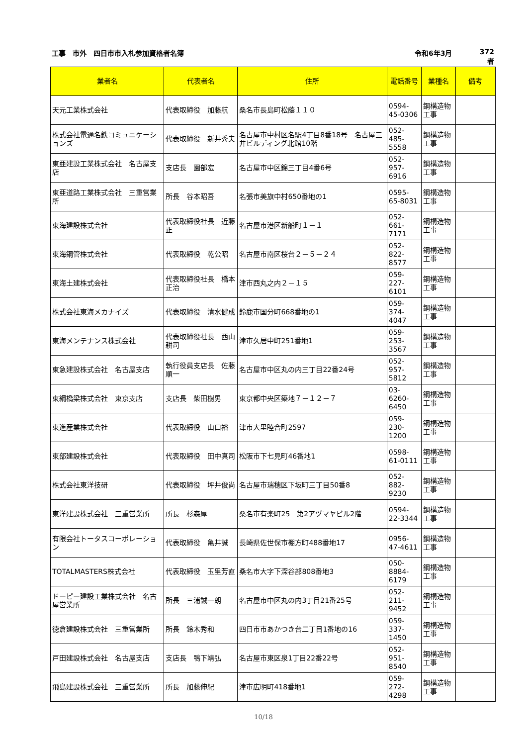工事　市外　四日市市入札参加資格者名簿 令和6年3月 372者
| 業者名 | 代表者名 | 住所 | 電話番号 | 業種名 | 備考 |
| --- | --- | --- | --- | --- | --- |
| 天元工業株式会社 | 代表取締役 加藤航 | 桑名市長島町松蔭１１０ | 0594-45-0306 | 鋼構造物工事 | |
| 株式会社電通名鉄コミュニケーションズ | 代表取締役 新井秀夫 | 名古屋市中村区名駅4丁目8番18号 名古屋三井ビルディング北館10階 | 052-485-5558 | 鋼構造物工事 | |
| 東亜建設工業株式会社 名古屋支店 | 支店長 園部宏 | 名古屋市中区錦三丁目4番6号 | 052-957-6916 | 鋼構造物工事 | |
| 東亜道路工業株式会社 三重営業所 | 所長 谷本昭吾 | 名張市美旗中村650番地の1 | 0595-65-8031 | 鋼構造物工事 | |
| 東海建設株式会社 | 代表取締役社長 近藤正 | 名古屋市港区新船町１－１ | 052-661-7171 | 鋼構造物工事 | |
| 東海鋼管株式会社 | 代表取締役 乾公昭 | 名古屋市南区桜台２－５－２４ | 052-822-8577 | 鋼構造物工事 | |
| 東海土建株式会社 | 代表取締役社長 橋本正治 | 津市西丸之内２－１５ | 059-227-6101 | 鋼構造物工事 | |
| 株式会社東海メカナイズ | 代表取締役 清水健成 | 鈴鹿市国分町668番地の1 | 059-374-4047 | 鋼構造物工事 | |
| 東海メンテナンス株式会社 | 代表取締役社長 西山耕司 | 津市久居中町251番地1 | 059-253-3567 | 鋼構造物工事 | |
| 東急建設株式会社 名古屋支店 | 執行役員支店長 佐藤順一 | 名古屋市中区丸の内三丁目22番24号 | 052-957-5812 | 鋼構造物工事 | |
| 東綱橋梁株式会社 東京支店 | 支店長 柴田樹男 | 東京都中央区築地７－１２－７ | 03-6260-6450 | 鋼構造物工事 | |
| 東進産業株式会社 | 代表取締役 山口裕 | 津市大里睦合町2597 | 059-230-1200 | 鋼構造物工事 | |
| 東部建設株式会社 | 代表取締役 田中真司 | 松阪市下七見町46番地1 | 0598-61-0111 | 鋼構造物工事 | |
| 株式会社東洋技研 | 代表取締役 坪井俊尚 | 名古屋市瑞穂区下坂町三丁目50番8 | 052-882-9230 | 鋼構造物工事 | |
| 東洋建設株式会社 三重営業所 | 所長 杉森厚 | 桑名市有楽町25 第2アヅマヤビル2階 | 0594-22-3344 | 鋼構造物工事 | |
| 有限会社トータスコーポレーション | 代表取締役 亀井誠 | 長崎県佐世保市棚方町488番地17 | 0956-47-4611 | 鋼構造物工事 | |
| TOTALMASTERS株式会社 | 代表取締役 玉里芳直 | 桑名市大字下深谷部808番地3 | 050-8884-6179 | 鋼構造物工事 | |
| ドーピー建設工業株式会社 名古屋営業所 | 所長 三浦誠一朗 | 名古屋市中区丸の内3丁目21番25号 | 052-211-9452 | 鋼構造物工事 | |
| 徳倉建設株式会社 三重営業所 | 所長 鈴木秀和 | 四日市市あかつき台二丁目1番地の16 | 059-337-1450 | 鋼構造物工事 | |
| 戸田建設株式会社 名古屋支店 | 支店長 鴨下靖弘 | 名古屋市東区泉1丁目22番22号 | 052-951-8540 | 鋼構造物工事 | |
| 飛島建設株式会社 三重営業所 | 所長 加藤伸紀 | 津市広明町418番地1 | 059-272-4298 | 鋼構造物工事 | |
10/18